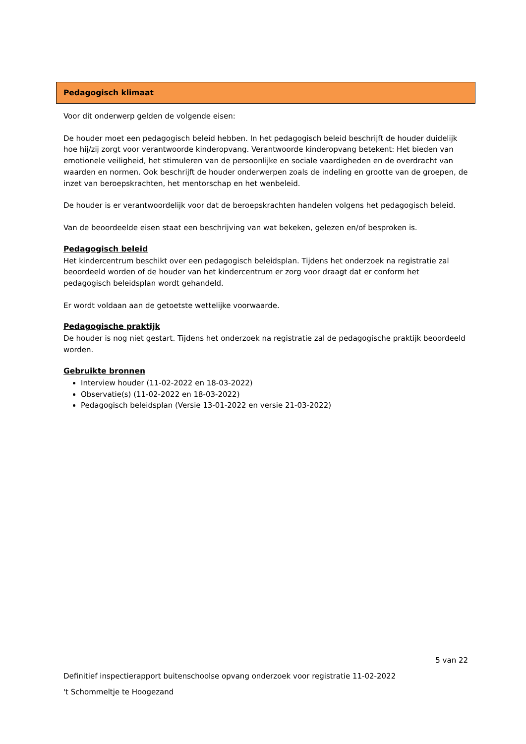Pedagogisch klimaat
Voor dit onderwerp gelden de volgende eisen:
De houder moet een pedagogisch beleid hebben. In het pedagogisch beleid beschrijft de houder duidelijk hoe hij/zij zorgt voor verantwoorde kinderopvang. Verantwoorde kinderopvang betekent: Het bieden van emotionele veiligheid, het stimuleren van de persoonlijke en sociale vaardigheden en de overdracht van waarden en normen. Ook beschrijft de houder onderwerpen zoals de indeling en grootte van de groepen, de inzet van beroepskrachten, het mentorschap en het wenbeleid.
De houder is er verantwoordelijk voor dat de beroepskrachten handelen volgens het pedagogisch beleid.
Van de beoordeelde eisen staat een beschrijving van wat bekeken, gelezen en/of besproken is.
Pedagogisch beleid
Het kindercentrum beschikt over een pedagogisch beleidsplan. Tijdens het onderzoek na registratie zal beoordeeld worden of de houder van het kindercentrum er zorg voor draagt dat er conform het pedagogisch beleidsplan wordt gehandeld.
Er wordt voldaan aan de getoetste wettelijke voorwaarde.
Pedagogische praktijk
De houder is nog niet gestart. Tijdens het onderzoek na registratie zal de pedagogische praktijk beoordeeld worden.
Gebruikte bronnen
Interview houder (11-02-2022 en 18-03-2022)
Observatie(s) (11-02-2022 en 18-03-2022)
Pedagogisch beleidsplan (Versie 13-01-2022 en versie 21-03-2022)
5 van 22
Definitief inspectierapport buitenschoolse opvang onderzoek voor registratie 11-02-2022
't Schommeltje te Hoogezand